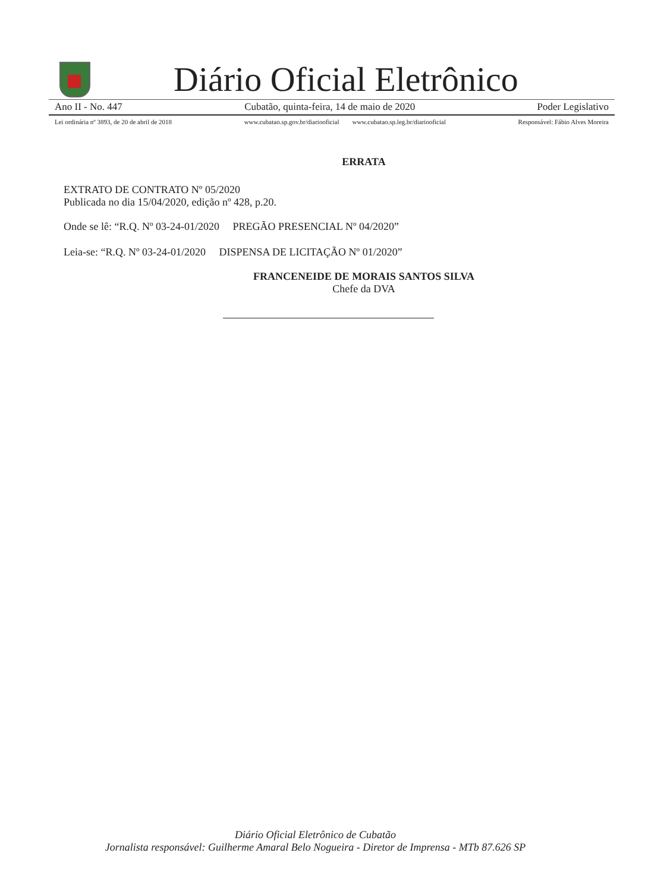Diário Oficial Eletrônico
Ano II - No. 447 Cubatão, quinta-feira, 14 de maio de 2020 Poder Legislativo
Lei ordinária nº 3893, de 20 de abril de 2018 www.cubatao.sp.gov.br/diariooficial www.cubatao.sp.leg.br/diariooficial Responsável: Fábio Alves Moreira
ERRATA
EXTRATO DE CONTRATO Nº 05/2020
Publicada no dia 15/04/2020, edição nº 428, p.20.
Onde se lê: “R.Q. Nº 03-24-01/2020 PREGÃO PRESENCIAL Nº 04/2020”
Leia-se: “R.Q. Nº 03-24-01/2020 DISPENSA DE LICITAÇÃO Nº 01/2020”
FRANCENEIDE DE MORAIS SANTOS SILVA
Chefe da DVA
Diário Oficial Eletrônico de Cubatão
Jornalista responsável: Guilherme Amaral Belo Nogueira - Diretor de Imprensa - MTb 87.626 SP